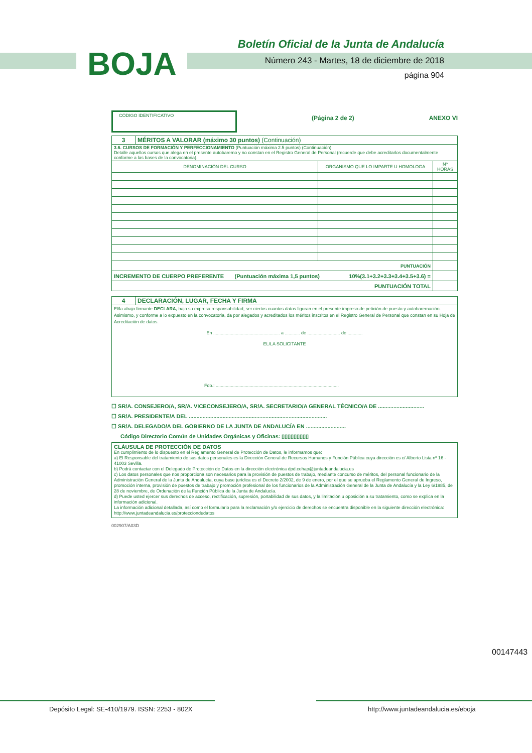BOJA
Boletín Oficial de la Junta de Andalucía
Número 243 - Martes, 18 de diciembre de 2018
página 904
CÓDIGO IDENTIFICATIVO
(Página 2 de 2) ANEXO VI
| 3 | MÉRITOS A VALORAR (máximo 30 puntos) (Continuación) | | |
| 3.6. CURSOS DE FORMACIÓN Y PERFECCIONAMIENTO (Puntuación máxima 2.5 puntos) (Continuación) Detalle aquellos cursos que alega en el presente autobaremo y no constan en el Registro General de Personal (recuerde que debe acreditarlos documentalmente conforme a las bases de la convocatoria). | | | |
| DENOMINACIÓN DEL CURSO | | ORGANISMO QUE LO IMPARTE U HOMOLOGA | Nº HORAS |
| PUNTUACIÓN | | | |
| INCREMENTO DE CUERPO PREFERENTE (Puntuación máxima 1,5 puntos) 10%(3.1+3.2+3.3+3.4+3.5+3.6) = | | | |
| PUNTUACIÓN TOTAL | | | |
| 4 | DECLARACIÓN, LUGAR, FECHA Y FIRMA |
| El/la abajo firmante DECLARA, bajo su expresa responsabilidad, ser ciertos cuantos datos figuran en el presente impreso de petición de puesto y autobaremación. Asimismo, y conforme a lo expuesto en la convocatoria, da por alegados y acreditados los méritos inscritos en el Registro General de Personal que constan en su Hoja de Acreditación de datos. En ..................................................... a ............ de .......................... de ............ EL/LA SOLICITANTE Fdo.: .................................................................................................. | |
☐ SR/A. CONSEJERO/A, SR/A. VICECONSEJERO/A, SR/A. SECRETARIO/A GENERAL TÉCNICO/A DE ..............................
☐ SR/A. PRESIDENTE/A DEL ..........................................................................................
☐ SR/A. DELEGADO/A DEL GOBIERNO DE LA JUNTA DE ANDALUCÍA EN ..........................
Código Directorio Común de Unidades Orgánicas y Oficinas: ▯▯▯▯▯▯▯▯▯
CLÁUSULA DE PROTECCIÓN DE DATOS
En cumplimiento de lo dispuesto en el Reglamento General de Protección de Datos, le informamos que:
a) El Responsable del tratamiento de sus datos personales es la Dirección General de Recursos Humanos y Función Pública cuya dirección es c/ Alberto Lista nº 16 - 41003 Sevilla.
b) Podrá contactar con el Delegado de Protección de Datos en la dirección electrónica dpd.cehap@juntadeandalucia.es
c) Los datos personales que nos proporciona son necesarios para la provisión de puestos de trabajo, mediante concurso de méritos, del personal funcionario de la Administración General de la Junta de Andalucía, cuya base jurídica es el Decreto 2/2002, de 9 de enero, por el que se aprueba el Reglamento General de Ingreso, promoción interna, provisión de puestos de trabajo y promoción profesional de los funcionarios de la Administración General de la Junta de Andalucía y la Ley 6/1985, de 28 de noviembre, de Ordenación de la Función Pública de la Junta de Andalucía.
d) Puede usted ejercer sus derechos de acceso, rectificación, supresión, portabilidad de sus datos, y la limitación u oposición a su tratamiento, como se explica en la información adicional.
La información adicional detallada, así como el formulario para la reclamación y/o ejercicio de derechos se encuentra disponible en la siguiente dirección electrónica: http://www.juntadeandalucia.es/protecciondedatos
002907/A03D
00147443
Depósito Legal: SE-410/1979. ISSN: 2253 - 802X http://www.juntadeandalucia.es/eboja